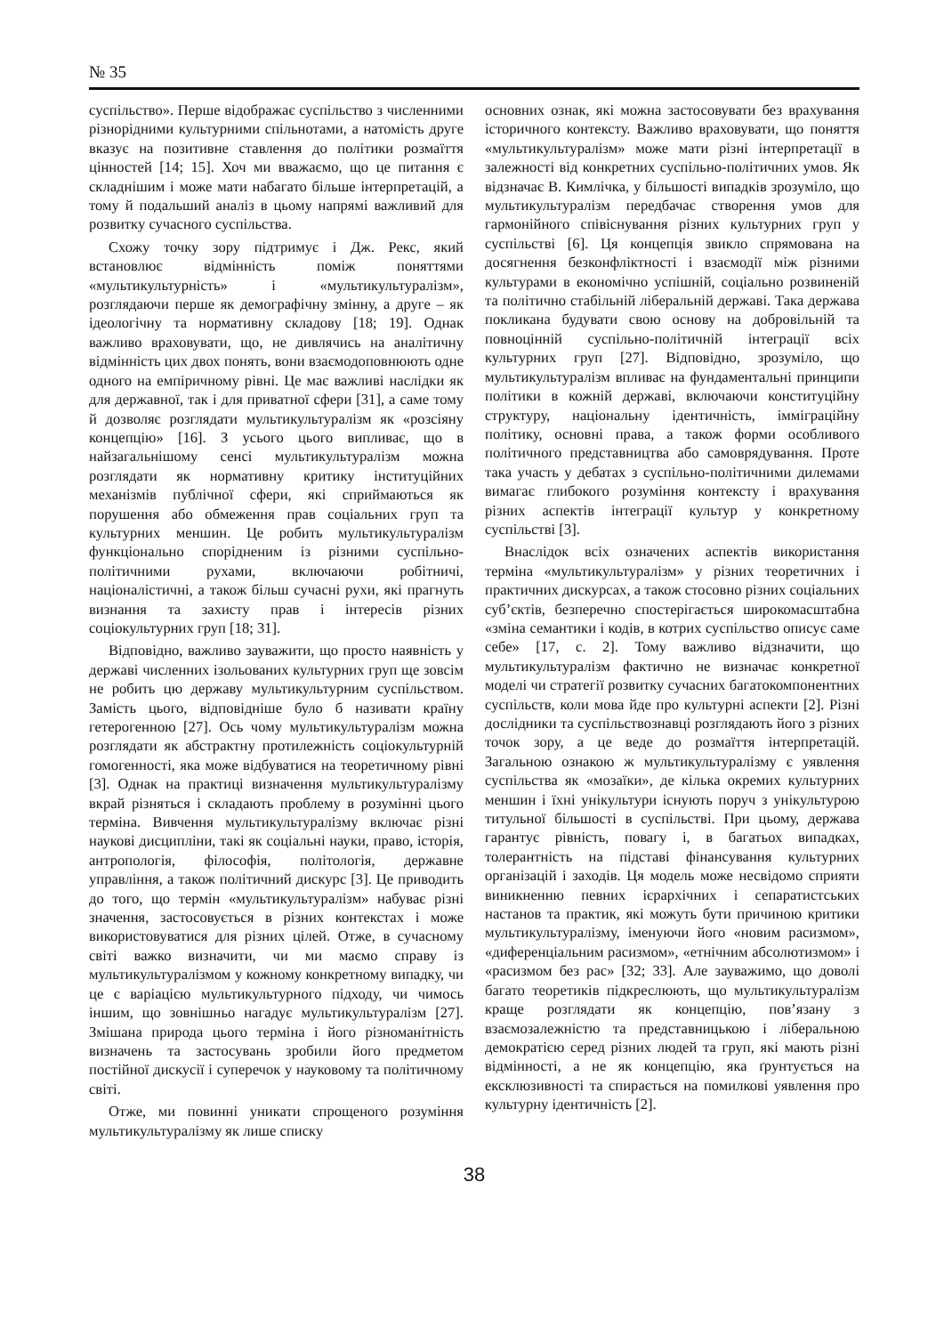№ 35
суспільство». Перше відображає суспільство з численними різнорідними культурними спільнотами, а натомість друге вказує на позитивне ставлення до політики розмаїття цінностей [14; 15]. Хоч ми вважаємо, що це питання є складнішим і може мати набагато більше інтерпретацій, а тому й подальший аналіз в цьому напрямі важливий для розвитку сучасного суспільства.
Схожу точку зору підтримує і Дж. Рекс, який встановлює відмінність поміж поняттями «мультикультурність» і «мультикультуралізм», розглядаючи перше як демографічну змінну, а друге – як ідеологічну та нормативну складову [18; 19]. Однак важливо враховувати, що, не дивлячись на аналітичну відмінність цих двох понять, вони взаємодоповнюють одне одного на емпіричному рівні. Це має важливі наслідки як для державної, так і для приватної сфери [31], а саме тому й дозволяє розглядати мультикультуралізм як «розсіяну концепцію» [16]. З усього цього випливає, що в найзагальнішому сенсі мультикультуралізм можна розглядати як нормативну критику інституційних механізмів публічної сфери, які сприймаються як порушення або обмеження прав соціальних груп та культурних меншин. Це робить мультикультуралізм функціонально спорідненим із різними суспільно-політичними рухами, включаючи робітничі, націоналістичні, а також більш сучасні рухи, які прагнуть визнання та захисту прав і інтересів різних соціокультурних груп [18; 31].
Відповідно, важливо зауважити, що просто наявність у державі численних ізольованих культурних груп ще зовсім не робить цю державу мультикультурним суспільством. Замість цього, відповідніше було б називати країну гетерогенною [27]. Ось чому мультикультуралізм можна розглядати як абстрактну протилежність соціокультурній гомогенності, яка може відбуватися на теоретичному рівні [3]. Однак на практиці визначення мультикультуралізму вкрай різняться і складають проблему в розумінні цього терміна. Вивчення мультикультуралізму включає різні наукові дисципліни, такі як соціальні науки, право, історія, антропологія, філософія, політологія, державне управління, а також політичний дискурс [3]. Це приводить до того, що термін «мультикультуралізм» набуває різні значення, застосовується в різних контекстах і може використовуватися для різних цілей. Отже, в сучасному світі важко визначити, чи ми маємо справу із мультикультуралізмом у кожному конкретному випадку, чи це є варіацією мультикультурного підходу, чи чимось іншим, що зовнішньо нагадує мультикультуралізм [27]. Змішана природа цього терміна і його різноманітність визначень та застосувань зробили його предметом постійної дискусії і суперечок у науковому та політичному світі.
Отже, ми повинні уникати спрощеного розуміння мультикультуралізму як лише списку
основних ознак, які можна застосовувати без врахування історичного контексту. Важливо враховувати, що поняття «мультикультуралізм» може мати різні інтерпретації в залежності від конкретних суспільно-політичних умов. Як відзначає В. Кимлічка, у більшості випадків зрозуміло, що мультикультуралізм передбачає створення умов для гармонійного співіснування різних культурних груп у суспільстві [6]. Ця концепція звикло спрямована на досягнення безконфліктності і взаємодії між різними культурами в економічно успішній, соціально розвиненій та політично стабільній ліберальній державі. Така держава покликана будувати свою основу на добровільній та повноцінній суспільно-політичній інтеграції всіх культурних груп [27]. Відповідно, зрозуміло, що мультикультуралізм впливає на фундаментальні принципи політики в кожній державі, включаючи конституційну структуру, національну ідентичність, імміграційну політику, основні права, а також форми особливого політичного представництва або самоврядування. Проте така участь у дебатах з суспільно-політичними дилемами вимагає глибокого розуміння контексту і врахування різних аспектів інтеграції культур у конкретному суспільстві [3].
Внаслідок всіх означених аспектів використання терміна «мультикультуралізм» у різних теоретичних і практичних дискурсах, а також стосовно різних соціальних суб’єктів, безперечно спостерігається широкомасштабна «зміна семантики і кодів, в котрих суспільство описує саме себе» [17, с. 2]. Тому важливо відзначити, що мультикультуралізм фактично не визначає конкретної моделі чи стратегії розвитку сучасних багатокомпонентних суспільств, коли мова йде про культурні аспекти [2]. Різні дослідники та суспільствознавці розглядають його з різних точок зору, а це веде до розмаїття інтерпретацій. Загальною ознакою ж мультикультуралізму є уявлення суспільства як «мозаїки», де кілька окремих культурних меншин і їхні унікультури існують поруч з унікультурою титульної більшості в суспільстві. При цьому, держава гарантує рівність, повагу і, в багатьох випадках, толерантність на підставі фінансування культурних організацій і заходів. Ця модель може несвідомо сприяти виникненню певних ієрархічних і сепаратистських настанов та практик, які можуть бути причиною критики мультикультуралізму, іменуючи його «новим расизмом», «диференціальним расизмом», «етнічним абсолютизмом» і «расизмом без рас» [32; 33]. Але зауважимо, що доволі багато теоретиків підкреслюють, що мультикультуралізм краще розглядати як концепцію, пов’язану з взаємозалежністю та представницькою і ліберальною демократією серед різних людей та груп, які мають різні відмінності, а не як концепцію, яка ґрунтується на ексклюзивності та спирається на помилкові уявлення про культурну ідентичність [2].
38